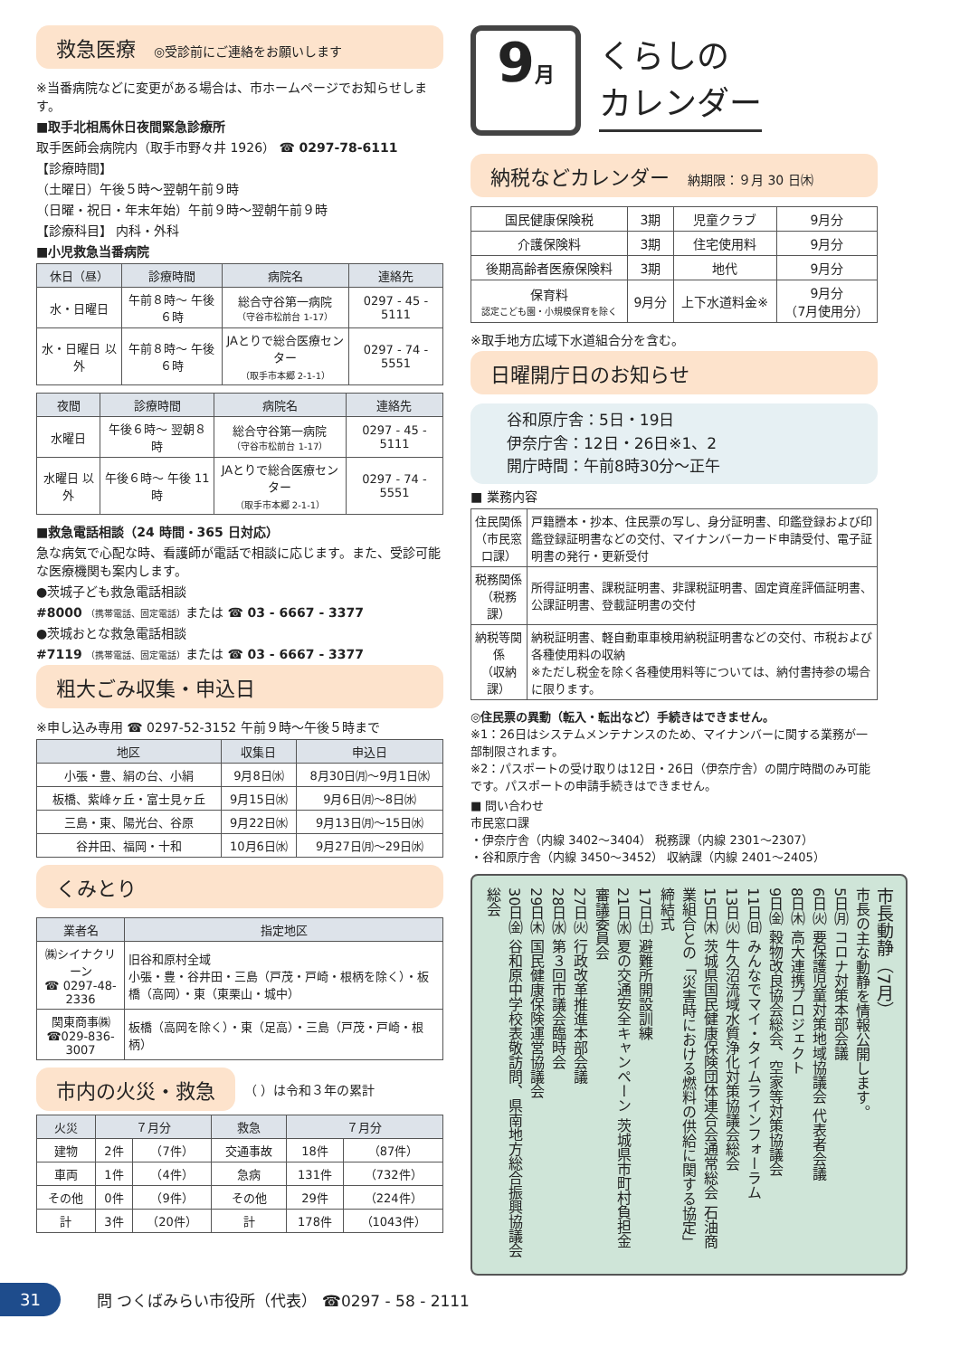救急医療 ◎受診前にご連絡をお願いします
※当番病院などに変更がある場合は、市ホームページでお知らせします。
■取手北相馬休日夜間緊急診療所
取手医師会病院内（取手市野々井 1926） ☎ 0297-78-6111
【診療時間】
（土曜日）午後５時～翌朝午前９時
（日曜・祝日・年末年始）午前９時～翌朝午前９時
【診療科目】 内科・外科
■小児救急当番病院
| 休日（昼） | 診療時間 | 病院名 | 連絡先 |
| --- | --- | --- | --- |
| 水・日曜日 | 午前８時～ 午後６時 | 総合守谷第一病院 （守谷市松前台 1-17） | 0297 - 45 - 5111 |
| 水・日曜日 以外 | 午前８時～ 午後６時 | JAとりで総合医療センター （取手市本郷 2-1-1） | 0297 - 74 - 5551 |
| 夜間 | 診療時間 | 病院名 | 連絡先 |
| --- | --- | --- | --- |
| 水曜日 | 午後６時～ 翌朝８時 | 総合守谷第一病院 （守谷市松前台 1-17） | 0297 - 45 - 5111 |
| 水曜日 以外 | 午後６時～ 午後 11 時 | JAとりで総合医療センター （取手市本郷 2-1-1） | 0297 - 74 - 5551 |
■救急電話相談（24 時間・365 日対応）
急な病気で心配な時、看護師が電話で相談に応じます。また、受診可能な医療機関も案内します。
●茨城子ども救急電話相談
#8000 （携帯電話、固定電話）または ☎ 03 - 6667 - 3377
●茨城おとな救急電話相談
#7119 （携帯電話、固定電話）または ☎ 03 - 6667 - 3377
粗大ごみ収集・申込日
※申し込み専用 ☎ 0297-52-3152 午前９時～午後５時まで
| 地区 | 収集日 | 申込日 |
| --- | --- | --- |
| 小張・豊、絹の台、小絹 | 9月8日㈬ | 8月30日㈪～9月1日㈬ |
| 板橋、紫峰ヶ丘・富士見ヶ丘 | 9月15日㈬ | 9月6日㈪～8日㈬ |
| 三島・東、陽光台、谷原 | 9月22日㈬ | 9月13日㈪～15日㈬ |
| 谷井田、福岡・十和 | 10月6日㈬ | 9月27日㈪～29日㈬ |
くみとり
| 業者名 | 指定地区 |
| --- | --- |
| ㈱シイナクリーン ☎ 0297-48-2336 | 旧谷和原村全域 小張・豊・谷井田・三島（戸茂・戸崎・根柄を除く）・板橋（高岡）・東（東栗山・城中） |
| 関東商事㈱ ☎029-836-3007 | 板橋（高岡を除く）・東（足高）・三島（戸茂・戸崎・根柄） |
市内の火災・救急
（ ）は令和３年の累計
| 火災 | ７月分 | | 救急 | ７月分 | |
| --- | --- | --- | --- | --- | --- |
| 建物 | 2件 | （7件） | 交通事故 | 18件 | （87件） |
| 車両 | 1件 | （4件） | 急病 | 131件 | （732件） |
| その他 | 0件 | （9件） | その他 | 29件 | （224件） |
| 計 | 3件 | （20件） | 計 | 178件 | （1043件） |
9月
くらしの
カレンダー
納税などカレンダー 納期限：９月 30 日㈭
| 国民健康保険税 | 3期 | 児童クラブ | 9月分 |
| 介護保険料 | 3期 | 住宅使用料 | 9月分 |
| 後期高齢者医療保険料 | 3期 | 地代 | 9月分 |
| 保育料 認定こども園・小規模保育を除く | 9月分 | 上下水道料金※ | 9月分 （7月使用分） |
※取手地方広域下水道組合分を含む。
日曜開庁日のお知らせ
谷和原庁舎：5日・19日
伊奈庁舎：12日・26日※1、2
開庁時間：午前8時30分～正午
■ 業務内容
| 住民関係 （市民窓口課） | 戸籍謄本・抄本、住民票の写し、身分証明書、印鑑登録および印鑑登録証明書などの交付、マイナンバーカード申請受付、電子証明書の発行・更新受付 |
| 税務関係 （税務課） | 所得証明書、課税証明書、非課税証明書、固定資産評価証明書、公課証明書、登載証明書の交付 |
| 納税等関係 （収納課） | 納税証明書、軽自動車車検用納税証明書などの交付、市税および各種使用料の収納 ※ただし税金を除く各種使用料等については、納付書持参の場合に限ります。 |
◎住民票の異動（転入・転出など）手続きはできません。
※1：26日はシステムメンテナンスのため、マイナンバーに関する業務が一部制限されます。
※2：パスポートの受け取りは12日・26日（伊奈庁舎）の開庁時間のみ可能です。パスポートの申請手続きはできません。
■ 問い合わせ
市民窓口課
・伊奈庁舎（内線 3402～3404） 税務課（内線 2301～2307）
・谷和原庁舎（内線 3450～3452） 収納課（内線 2401～2405）
市長動静（7月）
市長の主な動静を情報公開します。
5日㈪ コロナ対策本部会議
6日㈫ 要保護児童対策地域協議会 代表者会議
8日㈭ 高大連携プロジェクト
9日㈮ 穀物改良協会総会、空家等対策協議会
11日㈰ みんなでマイ・タイムラインフォーラム
13日㈫ 牛久沼流域水質浄化対策協議会総会
15日㈭ 茨城県国民健康保険団体連合会通常総会 石油商業組合との「災害時における燃料の供給に関する協定」締結式
17日㈯ 避難所開設訓練
21日㈬ 夏の交通安全キャンペーン 茨城県市町村負担金審議委員会
27日㈫ 行政改革推進本部会議
28日㈬ 第３回市議会臨時会
29日㈭ 国民健康保険運営協議会
30日㈮ 谷和原中学校表敬訪問、県南地方総合振興協議会総会
31
問 つくばみらい市役所（代表） ☎0297 - 58 - 2111